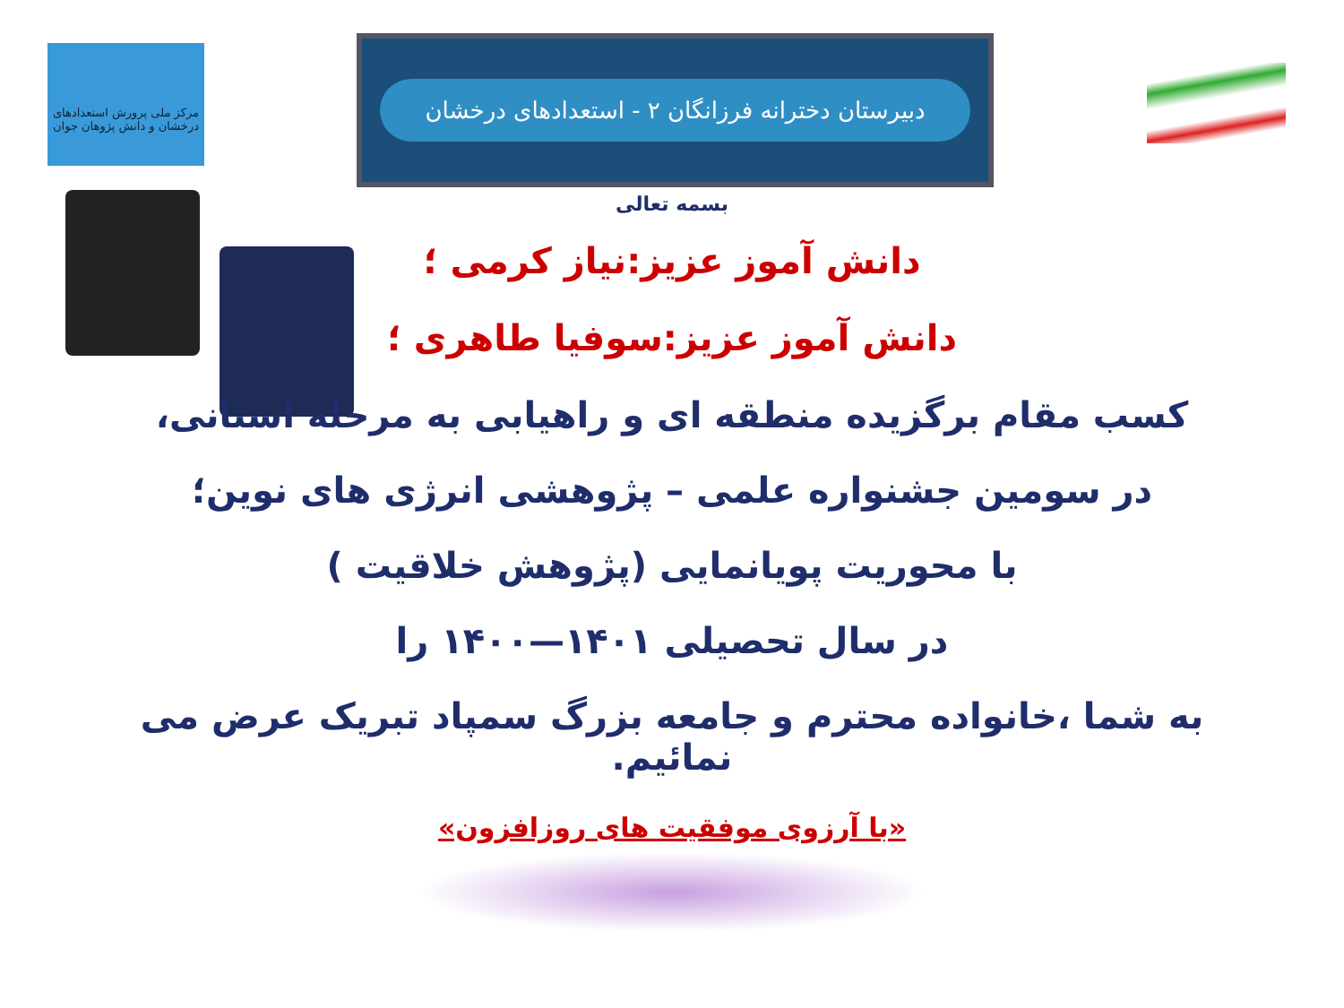مرکز ملی پرورش استعدادهای درخشان و دانش پژوهان جوان
دبیرستان دخترانه فرزانگان ۲ - استعدادهای درخشان
بسمه تعالی
دانش آموز عزیز:نیاز کرمی ؛
دانش آموز عزیز:سوفیا طاهری ؛
کسب مقام برگزیده منطقه ای و راهیابی به مرحله استانی،
در سومین جشنواره علمی – پژوهشی انرژی های نوین؛
با محوریت پویانمایی (پژوهش خلاقیت )
در سال تحصیلی ۱۴۰۱—۱۴۰۰ را
به شما ،خانواده محترم و جامعه بزرگ سمپاد تبریک عرض می نمائیم.
«با آرزوی موفقیت های روزافزون»